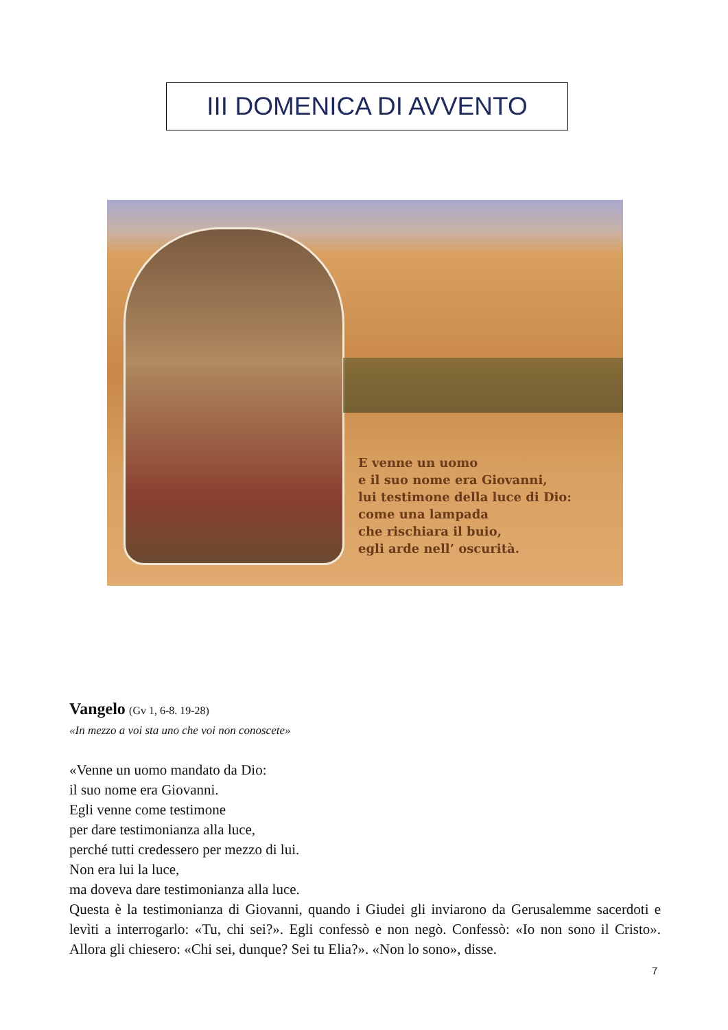III DOMENICA DI AVVENTO
E venne un uomo
e il suo nome era Giovanni,
lui testimone della luce di Dio:
come una lampada
che rischiara il buio,
egli arde nell’ oscurità.
Vangelo (Gv 1, 6-8. 19-28)
«In mezzo a voi sta uno che voi non conoscete»
«Venne un uomo mandato da Dio:
il suo nome era Giovanni.
Egli venne come testimone
per dare testimonianza alla luce,
perché tutti credessero per mezzo di lui.
Non era lui la luce,
ma doveva dare testimonianza alla luce.
Questa è la testimonianza di Giovanni, quando i Giudei gli inviarono da Gerusalemme sacerdoti e levìti a interrogarlo: «Tu, chi sei?». Egli confessò e non negò. Confessò: «Io non sono il Cristo». Allora gli chiesero: «Chi sei, dunque? Sei tu Elia?». «Non lo sono», disse.
7